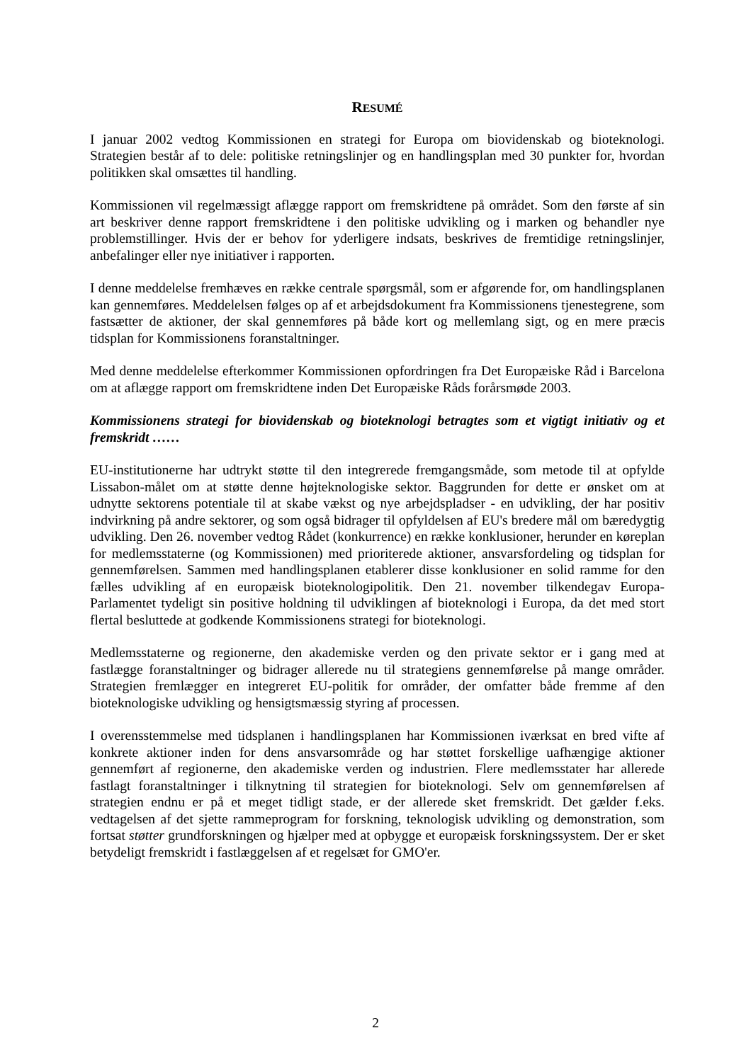RESUMÉ
I januar 2002 vedtog Kommissionen en strategi for Europa om biovidenskab og bioteknologi. Strategien består af to dele: politiske retningslinjer og en handlingsplan med 30 punkter for, hvordan politikken skal omsættes til handling.
Kommissionen vil regelmæssigt aflægge rapport om fremskridtene på området. Som den første af sin art beskriver denne rapport fremskridtene i den politiske udvikling og i marken og behandler nye problemstillinger. Hvis der er behov for yderligere indsats, beskrives de fremtidige retningslinjer, anbefalinger eller nye initiativer i rapporten.
I denne meddelelse fremhæves en række centrale spørgsmål, som er afgørende for, om handlingsplanen kan gennemføres. Meddelelsen følges op af et arbejdsdokument fra Kommissionens tjenestegrene, som fastsætter de aktioner, der skal gennemføres på både kort og mellemlang sigt, og en mere præcis tidsplan for Kommissionens foranstaltninger.
Med denne meddelelse efterkommer Kommissionen opfordringen fra Det Europæiske Råd i Barcelona om at aflægge rapport om fremskridtene inden Det Europæiske Råds forårsmøde 2003.
Kommissionens strategi for biovidenskab og bioteknologi betragtes som et vigtigt initiativ og et fremskridt ……
EU-institutionerne har udtrykt støtte til den integrerede fremgangsmåde, som metode til at opfylde Lissabon-målet om at støtte denne højteknologiske sektor. Baggrunden for dette er ønsket om at udnytte sektorens potentiale til at skabe vækst og nye arbejdspladser - en udvikling, der har positiv indvirkning på andre sektorer, og som også bidrager til opfyldelsen af EU's bredere mål om bæredygtig udvikling. Den 26. november vedtog Rådet (konkurrence) en række konklusioner, herunder en køreplan for medlemsstaterne (og Kommissionen) med prioriterede aktioner, ansvarsfordeling og tidsplan for gennemførelsen. Sammen med handlingsplanen etablerer disse konklusioner en solid ramme for den fælles udvikling af en europæisk bioteknologipolitik. Den 21. november tilkendegav Europa-Parlamentet tydeligt sin positive holdning til udviklingen af bioteknologi i Europa, da det med stort flertal besluttede at godkende Kommissionens strategi for bioteknologi.
Medlemsstaterne og regionerne, den akademiske verden og den private sektor er i gang med at fastlægge foranstaltninger og bidrager allerede nu til strategiens gennemførelse på mange områder. Strategien fremlægger en integreret EU-politik for områder, der omfatter både fremme af den bioteknologiske udvikling og hensigtsmæssig styring af processen.
I overensstemmelse med tidsplanen i handlingsplanen har Kommissionen iværksat en bred vifte af konkrete aktioner inden for dens ansvarsområde og har støttet forskellige uafhængige aktioner gennemført af regionerne, den akademiske verden og industrien. Flere medlemsstater har allerede fastlagt foranstaltninger i tilknytning til strategien for bioteknologi. Selv om gennemførelsen af strategien endnu er på et meget tidligt stade, er der allerede sket fremskridt. Det gælder f.eks. vedtagelsen af det sjette rammeprogram for forskning, teknologisk udvikling og demonstration, som fortsat støtter grundforskningen og hjælper med at opbygge et europæisk forskningssystem. Der er sket betydeligt fremskridt i fastlæggelsen af et regelsæt for GMO'er.
2